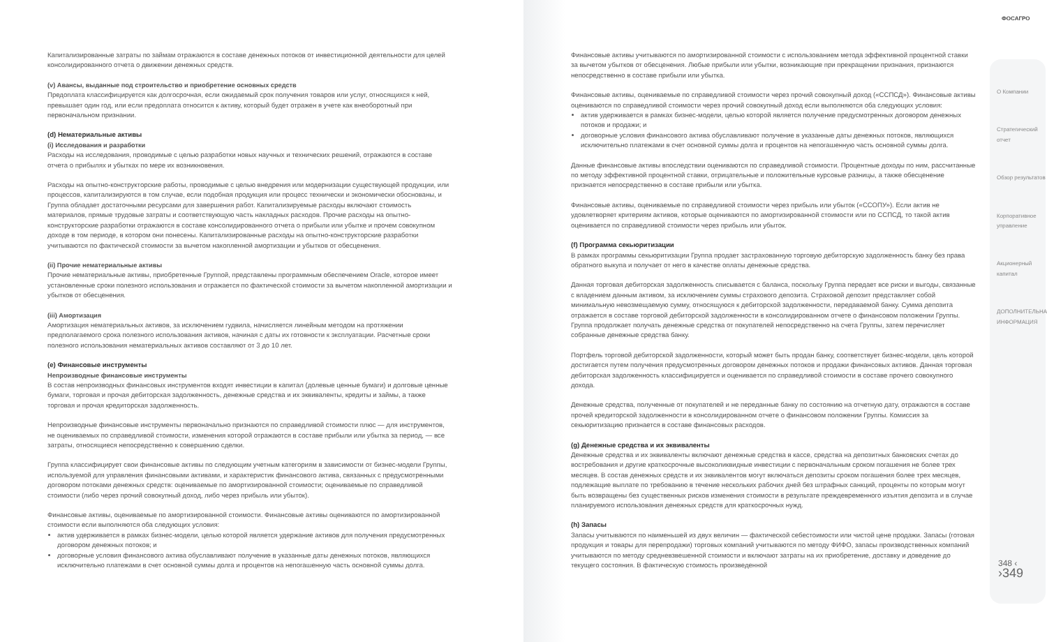Капитализированные затраты по займам отражаются в составе денежных потоков от инвестиционной деятельности для целей консолидированного отчета о движении денежных средств.
(v) Авансы, выданные под строительство и приобретение основных средств
Предоплата классифицируется как долгосрочная, если ожидаемый срок получения товаров или услуг, относящихся к ней, превышает один год, или если предоплата относится к активу, который будет отражен в учете как внеоборотный при первоначальном признании.
(d) Нематериальные активы
(i) Исследования и разработки
Расходы на исследования, проводимые с целью разработки новых научных и технических решений, отражаются в составе отчета о прибылях и убытках по мере их возникновения.
Расходы на опытно-конструкторские работы, проводимые с целью внедрения или модернизации существующей продукции, или процессов, капитализируются в том случае, если подобная продукция или процесс технически и экономически обоснованы, и Группа обладает достаточными ресурсами для завершения работ. Капитализируемые расходы включают стоимость материалов, прямые трудовые затраты и соответствующую часть накладных расходов. Прочие расходы на опытно-конструкторские разработки отражаются в составе консолидированного отчета о прибыли или убытке и прочем совокупном доходе в том периоде, в котором они понесены. Капитализированные расходы на опытно-конструкторские разработки учитываются по фактической стоимости за вычетом накопленной амортизации и убытков от обесценения.
(ii) Прочие нематериальные активы
Прочие нематериальные активы, приобретенные Группой, представлены программным обеспечением Oracle, которое имеет установленные сроки полезного использования и отражается по фактической стоимости за вычетом накопленной амортизации и убытков от обесценения.
(iii) Амортизация
Амортизация нематериальных активов, за исключением гудвила, начисляется линейным методом на протяжении предполагаемого срока полезного использования активов, начиная с даты их готовности к эксплуатации. Расчетные сроки полезного использования нематериальных активов составляют от 3 до 10 лет.
(e) Финансовые инструменты
Непроизводные финансовые инструменты
В состав непроизводных финансовых инструментов входят инвестиции в капитал (долевые ценные бумаги) и долговые ценные бумаги, торговая и прочая дебиторская задолженность, денежные средства и их эквиваленты, кредиты и займы, а также торговая и прочая кредиторская задолженность.
Непроизводные финансовые инструменты первоначально признаются по справедливой стоимости плюс — для инструментов, не оцениваемых по справедливой стоимости, изменения которой отражаются в составе прибыли или убытка за период, — все затраты, относящиеся непосредственно к совершению сделки.
Группа классифицирует свои финансовые активы по следующим учетным категориям в зависимости от бизнес-модели Группы, используемой для управления финансовыми активами, и характеристик финансового актива, связанных с предусмотренными договором потоками денежных средств: оцениваемые по амортизированной стоимости; оцениваемые по справедливой стоимости (либо через прочий совокупный доход, либо через прибыль или убыток).
Финансовые активы, оцениваемые по амортизированной стоимости. Финансовые активы оцениваются по амортизированной стоимости если выполняются оба следующих условия:
актив удерживается в рамках бизнес-модели, целью которой является удержание активов для получения предусмотренных договором денежных потоков; и
договорные условия финансового актива обуславливают получение в указанные даты денежных потоков, являющихся исключительно платежами в счет основной суммы долга и процентов на непогашенную часть основной суммы долга.
Финансовые активы учитываются по амортизированной стоимости с использованием метода эффективной процентной ставки за вычетом убытков от обесценения. Любые прибыли или убытки, возникающие при прекращении признания, признаются непосредственно в составе прибыли или убытка.
Финансовые активы, оцениваемые по справедливой стоимости через прочий совокупный доход («ССПСД»). Финансовые активы оцениваются по справедливой стоимости через прочий совокупный доход если выполняются оба следующих условия:
актив удерживается в рамках бизнес-модели, целью которой является получение предусмотренных договором денежных потоков и продажи; и
договорные условия финансового актива обуславливают получение в указанные даты денежных потоков, являющихся исключительно платежами в счет основной суммы долга и процентов на непогашенную часть основной суммы долга.
Данные финансовые активы впоследствии оцениваются по справедливой стоимости. Процентные доходы по ним, рассчитанные по методу эффективной процентной ставки, отрицательные и положительные курсовые разницы, а также обесценение признается непосредственно в составе прибыли или убытка.
Финансовые активы, оцениваемые по справедливой стоимости через прибыль или убыток («ССОПУ»). Если актив не удовлетворяет критериям активов, которые оцениваются по амортизированной стоимости или по ССПСД, то такой актив оценивается по справедливой стоимости через прибыль или убыток.
(f) Программа секьюритизации
В рамках программы секьюритизации Группа продает застрахованную торговую дебиторскую задолженность банку без права обратного выкупа и получает от него в качестве оплаты денежные средства.
Данная торговая дебиторская задолженность списывается с баланса, поскольку Группа передает все риски и выгоды, связанные с владением данным активом, за исключением суммы страхового депозита. Страховой депозит представляет собой минимальную невозмещаемую сумму, относящуюся к дебиторской задолженности, передаваемой банку. Сумма депозита отражается в составе торговой дебиторской задолженности в консолидированном отчете о финансовом положении Группы. Группа продолжает получать денежные средства от покупателей непосредственно на счета Группы, затем перечисляет собранные денежные средства банку.
Портфель торговой дебиторской задолженности, который может быть продан банку, соответствует бизнес-модели, цель которой достигается путем получения предусмотренных договором денежных потоков и продажи финансовых активов. Данная торговая дебиторская задолженность классифицируется и оценивается по справедливой стоимости в составе прочего совокупного дохода.
Денежные средства, полученные от покупателей и не переданные банку по состоянию на отчетную дату, отражаются в составе прочей кредиторской задолженности в консолидированном отчете о финансовом положении Группы. Комиссия за секьюритизацию признается в составе финансовых расходов.
(g) Денежные средства и их эквиваленты
Денежные средства и их эквиваленты включают денежные средства в кассе, средства на депозитных банковских счетах до востребования и другие краткосрочные высоколиквидные инвестиции с первоначальным сроком погашения не более трех месяцев. В состав денежных средств и их эквивалентов могут включаться депозиты сроком погашения более трех месяцев, подлежащие выплате по требованию в течение нескольких рабочих дней без штрафных санкций, проценты по которым могут быть возвращены без существенных рисков изменения стоимости в результате преждевременного изъятия депозита и в случае планируемого использования денежных средств для краткосрочных нужд.
(h) Запасы
Запасы учитываются по наименьшей из двух величин — фактической себестоимости или чистой цене продажи. Запасы (готовая продукция и товары для перепродажи) торговых компаний учитываются по методу ФИФО, запасы производственных компаний учитываются по методу средневзвешенной стоимости и включают затраты на их приобретение, доставку и доведение до текущего состояния. В фактическую стоимость произведенной
ФОСАГРО
О Компании
Стратегический отчет
Обзор результатов
Корпоративное управление
Акционерный капитал
ДОПОЛНИТЕЛЬНАЯ ИНФОРМАЦИЯ
348 ‹
›349